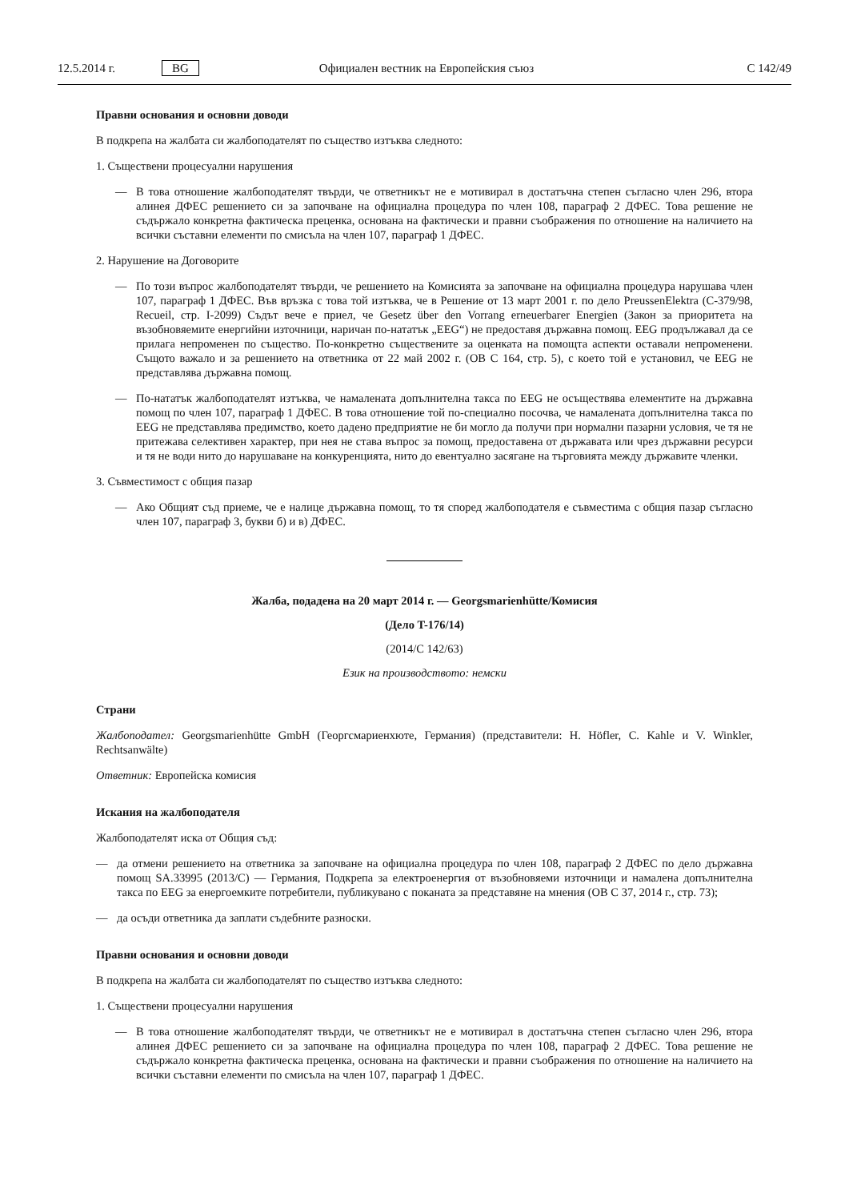12.5.2014 г. BG Официален вестник на Европейския съюз C 142/49
Правни основания и основни доводи
В подкрепа на жалбата си жалбоподателят по същество изтъква следното:
1. Съществени процесуални нарушения
— В това отношение жалбоподателят твърди, че ответникът не е мотивирал в достатъчна степен съгласно член 296, втора алинея ДФЕС решението си за започване на официална процедура по член 108, параграф 2 ДФЕС. Това решение не съдържало конкретна фактическа преценка, основана на фактически и правни съображения по отношение на наличието на всички съставни елементи по смисъла на член 107, параграф 1 ДФЕС.
2. Нарушение на Договорите
— По този въпрос жалбоподателят твърди, че решението на Комисията за започване на официална процедура нарушава член 107, параграф 1 ДФЕС. Във връзка с това той изтъква, че в Решение от 13 март 2001 г. по дело PreussenElektra (C-379/98, Recueil, стр. I-2099) Съдът вече е приел, че Gesetz über den Vorrang erneuerbarer Energien (Закон за приоритета на възобновяемите енергийни източници, наричан по-нататък „EEG“) не предоставя държавна помощ. EEG продължавал да се прилага непроменен по същество. По-конкретно съществените за оценката на помощта аспекти оставали непроменени. Същото важало и за решението на ответника от 22 май 2002 г. (ОВ C 164, стр. 5), с което той е установил, че EEG не представлява държавна помощ.
— По-нататък жалбоподателят изтъква, че намалената допълнителна такса по EEG не осъществява елементите на държавна помощ по член 107, параграф 1 ДФЕС. В това отношение той по-специално посочва, че намалената допълнителна такса по EEG не представлява предимство, което дадено предприятие не би могло да получи при нормални пазарни условия, че тя не притежава селективен характер, при нея не става въпрос за помощ, предоставена от държавата или чрез държавни ресурси и тя не води нито до нарушаване на конкуренцията, нито до евентуално засягане на търговията между държавите членки.
3. Съвместимост с общия пазар
— Ако Общият съд приеме, че е налице държавна помощ, то тя според жалбоподателя е съвместима с общия пазар съгласно член 107, параграф 3, букви б) и в) ДФЕС.
Жалба, подадена на 20 март 2014 г. — Georgsmarienhütte/Комисия
(Дело T-176/14)
(2014/C 142/63)
Език на производството: немски
Страни
Жалбоподател: Georgsmarienhütte GmbH (Георгсмариенхюте, Германия) (представители: H. Höfler, C. Kahle и V. Winkler, Rechtsanwälte)
Ответник: Европейска комисия
Искания на жалбоподателя
Жалбоподателят иска от Общия съд:
— да отмени решението на ответника за започване на официална процедура по член 108, параграф 2 ДФЕС по дело държавна помощ SA.33995 (2013/C) — Германия, Подкрепа за електроенергия от възобновяеми източници и намалена допълнителна такса по EEG за енергоемките потребители, публикувано с поканата за представяне на мнения (ОВ C 37, 2014 г., стр. 73);
— да осъди ответника да заплати съдебните разноски.
Правни основания и основни доводи
В подкрепа на жалбата си жалбоподателят по същество изтъква следното:
1. Съществени процесуални нарушения
— В това отношение жалбоподателят твърди, че ответникът не е мотивирал в достатъчна степен съгласно член 296, втора алинея ДФЕС решението си за започване на официална процедура по член 108, параграф 2 ДФЕС. Това решение не съдържало конкретна фактическа преценка, основана на фактически и правни съображения по отношение на наличието на всички съставни елементи по смисъла на член 107, параграф 1 ДФЕС.